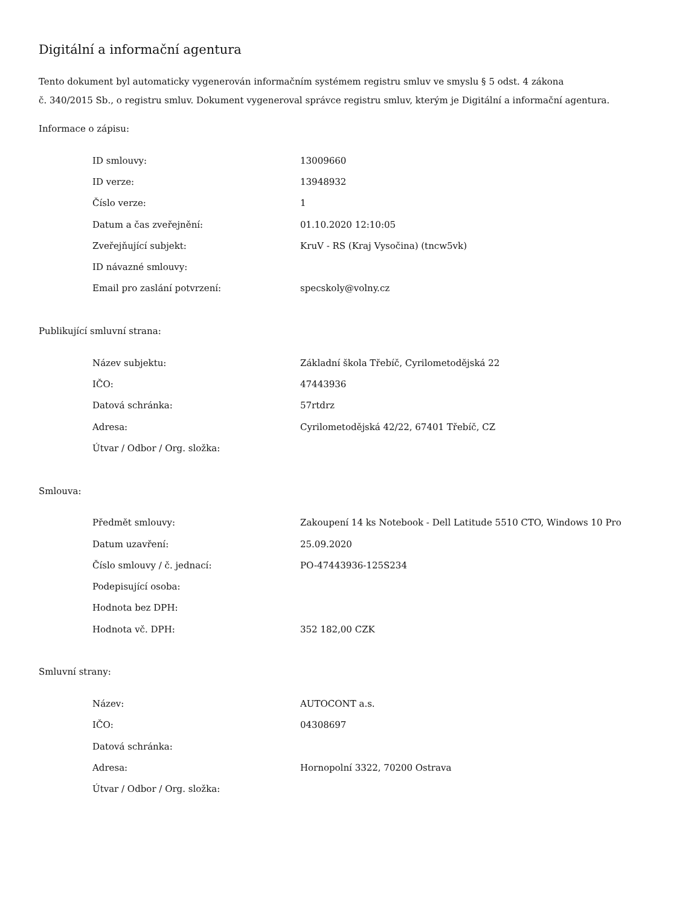Digitální a informační agentura
Tento dokument byl automaticky vygenerován informačním systémem registru smluv ve smyslu § 5 odst. 4 zákona
č. 340/2015 Sb., o registru smluv. Dokument vygeneroval správce registru smluv, kterým je Digitální a informační agentura.
Informace o zápisu:
| ID smlouvy: | 13009660 |
| ID verze: | 13948932 |
| Číslo verze: | 1 |
| Datum a čas zveřejnění: | 01.10.2020 12:10:05 |
| Zveřejňující subjekt: | KruV - RS (Kraj Vysočina) (tncw5vk) |
| ID návazné smlouvy: | |
| Email pro zaslání potvrzení: | specskoly@volny.cz |
Publikující smluvní strana:
| Název subjektu: | Základní škola Třebíč, Cyrilometodějská 22 |
| IČO: | 47443936 |
| Datová schránka: | 57rtdrz |
| Adresa: | Cyrilometodějská 42/22, 67401 Třebíč, CZ |
| Útvar / Odbor / Org. složka: | |
Smlouva:
| Předmět smlouvy: | Zakoupení 14 ks Notebook - Dell Latitude 5510 CTO, Windows 10 Pro |
| Datum uzavření: | 25.09.2020 |
| Číslo smlouvy / č. jednací: | PO-47443936-125S234 |
| Podepisující osoba: | |
| Hodnota bez DPH: | |
| Hodnota vč. DPH: | 352 182,00 CZK |
Smluvní strany:
| Název: | AUTOCONT a.s. |
| IČO: | 04308697 |
| Datová schránka: | |
| Adresa: | Hornopolní 3322, 70200 Ostrava |
| Útvar / Odbor / Org. složka: | |